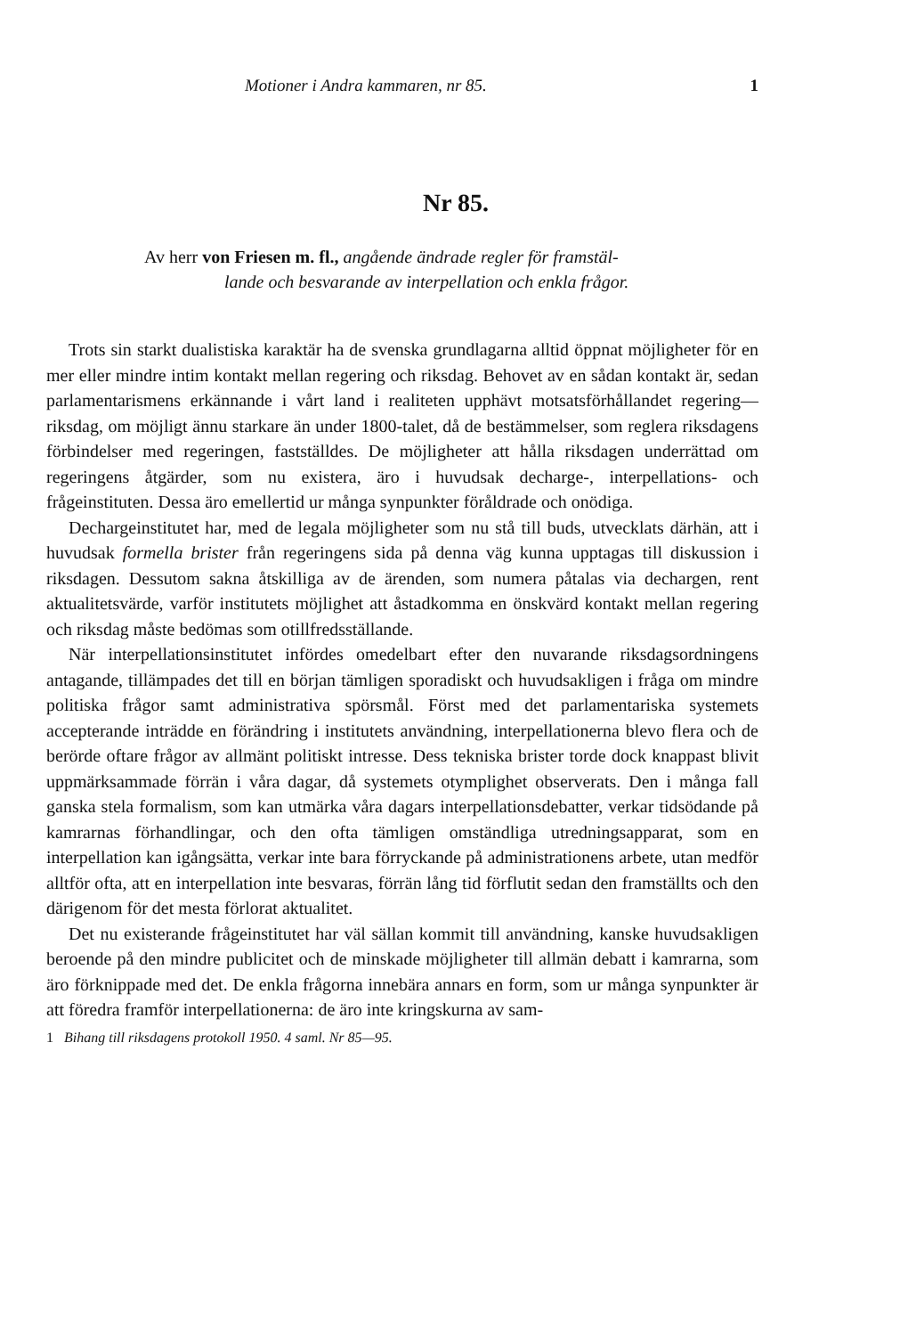Motioner i Andra kammaren, nr 85. 1
Nr 85.
Av herr von Friesen m. fl., angående ändrade regler för framstäl-
lande och besvarande av interpellation och enkla frågor.
Trots sin starkt dualistiska karaktär ha de svenska grundlagarna alltid öppnat möjligheter för en mer eller mindre intim kontakt mellan regering och riksdag. Behovet av en sådan kontakt är, sedan parlamentarismens erkännande i vårt land i realiteten upphävt motsatsförhållandet regering—riksdag, om möjligt ännu starkare än under 1800-talet, då de bestämmelser, som reglera riksdagens förbindelser med regeringen, fastställdes. De möjligheter att hålla riksdagen underrättad om regeringens åtgärder, som nu existera, äro i huvudsak decharge-, interpellations- och frågeinstituten. Dessa äro emellertid ur många synpunkter föråldrade och onödiga.
Dechargeinstitutet har, med de legala möjligheter som nu stå till buds, utvecklats därhän, att i huvudsak formella brister från regeringens sida på denna väg kunna upptagas till diskussion i riksdagen. Dessutom sakna åtskilliga av de ärenden, som numera påtalas via dechargen, rent aktualitetsvärde, varför institutets möjlighet att åstadkomma en önskvärd kontakt mellan regering och riksdag måste bedömas som otillfredsställande.
När interpellationsinstitutet infördes omedelbart efter den nuvarande riksdagsordningens antagande, tillämpades det till en början tämligen sporadiskt och huvudsakligen i fråga om mindre politiska frågor samt administrativa spörsmål. Först med det parlamentariska systemets accepterande inträdde en förändring i institutets användning, interpellationerna blevo flera och de berörde oftare frågor av allmänt politiskt intresse. Dess tekniska brister torde dock knappast blivit uppmärksammade förrän i våra dagar, då systemets otymplighet observerats. Den i många fall ganska stela formalism, som kan utmärka våra dagars interpellationsdebatter, verkar tidsödande på kamrarnas förhandlingar, och den ofta tämligen omständliga utredningsapparat, som en interpellation kan igångsätta, verkar inte bara förryckande på administrationens arbete, utan medför alltför ofta, att en interpellation inte besvaras, förrän lång tid förflutit sedan den framställts och den därigenom för det mesta förlorat aktualitet.
Det nu existerande frågeinstitutet har väl sällan kommit till användning, kanske huvudsakligen beroende på den mindre publicitet och de minskade möjligheter till allmän debatt i kamrarna, som äro förknippade med det. De enkla frågorna innebära annars en form, som ur många synpunkter är att föredra framför interpellationerna: de äro inte kringskurna av sam-
1 Bihang till riksdagens protokoll 1950. 4 saml. Nr 85—95.